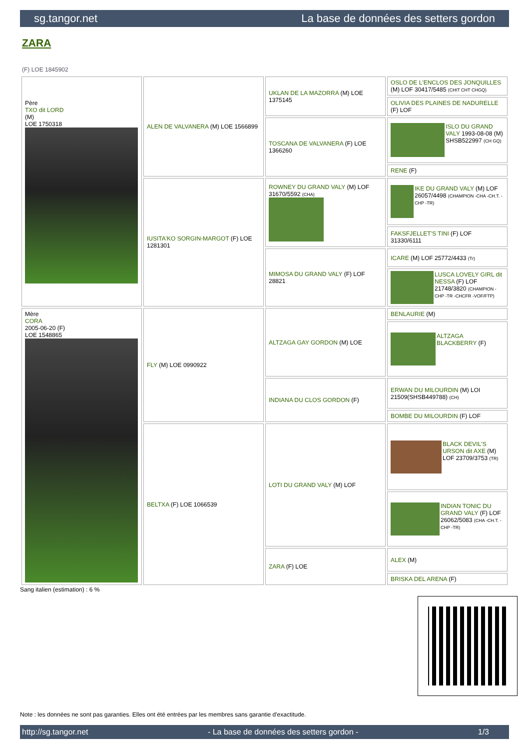sg.tangor.net La base de données des setters gordon
ZARA
(F) LOE 1845902
| Père TXO dit LORD (M) LOE 1750318 | ALEN DE VALVANERA (M) LOE 1566899 | UKLAN DE LA MAZORRA (M) LOE 1375145 | OSLO DE L'ENCLOS DES JONQUILLES (M) LOF 30417/5485 (CHIT CHT CHGQ) |
| | | | OLIVIA DES PLAINES DE NADURELLE (F) LOF |
| | | TOSCANA DE VALVANERA (F) LOE 1366260 | ISLO DU GRAND VALY 1993-08-08 (M) SHSB522997 (CH GQ) |
| | | | RENE (F) |
| | IUSITA'KO SORGIN-MARGOT (F) LOE 1281301 | ROWNEY DU GRAND VALY (M) LOF 31670/5592 (CHA) | IKE DU GRAND VALY (M) LOF 26057/4498 (CHAMPION -CHA -CH.T. -CHP -TR) |
| | | | FAKSFJELLET'S TINI (F) LOF 31330/6111 |
| | | MIMOSA DU GRAND VALY (F) LOF 28821 | ICARE (M) LOF 25772/4433 (Tr) |
| | | | LUSCA LOVELY GIRL dit NESSA (F) LOF 21748/3820 (CHAMPION -CHP -TR -CHCFR -VOF/FTP) |
| Mère CORA 2005-06-20 (F) LOE 1548865 | FLY (M) LOE 0990922 | ALTZAGA GAY GORDON (M) LOE | BENLAURIE (M) |
| | | | ALTZAGA BLACKBERRY (F) |
| | | INDIANA DU CLOS GORDON (F) | ERWAN DU MILOURDIN (M) LOI 21509(SHSB449788) (CH) |
| | | | BOMBE DU MILOURDIN (F) LOF |
| | BELTXA (F) LOE 1066539 | LOTI DU GRAND VALY (M) LOF | BLACK DEVIL'S URSON dit AXE (M) LOF 23709/3753 (TR) |
| | | | INDIAN TONIC DU GRAND VALY (F) LOF 26062/5083 (CHA -CH.T. -CHP -TR) |
| | | ZARA (F) LOE | ALEX (M) |
| | | | BRISKA DEL ARENA (F) |
Sang italien (estimation) : 6 %
Note : les données ne sont pas garanties. Elles ont été entrées par les membres sans garantie d'exactitude.
http://sg.tangor.net - La base de données des setters gordon - 1/3